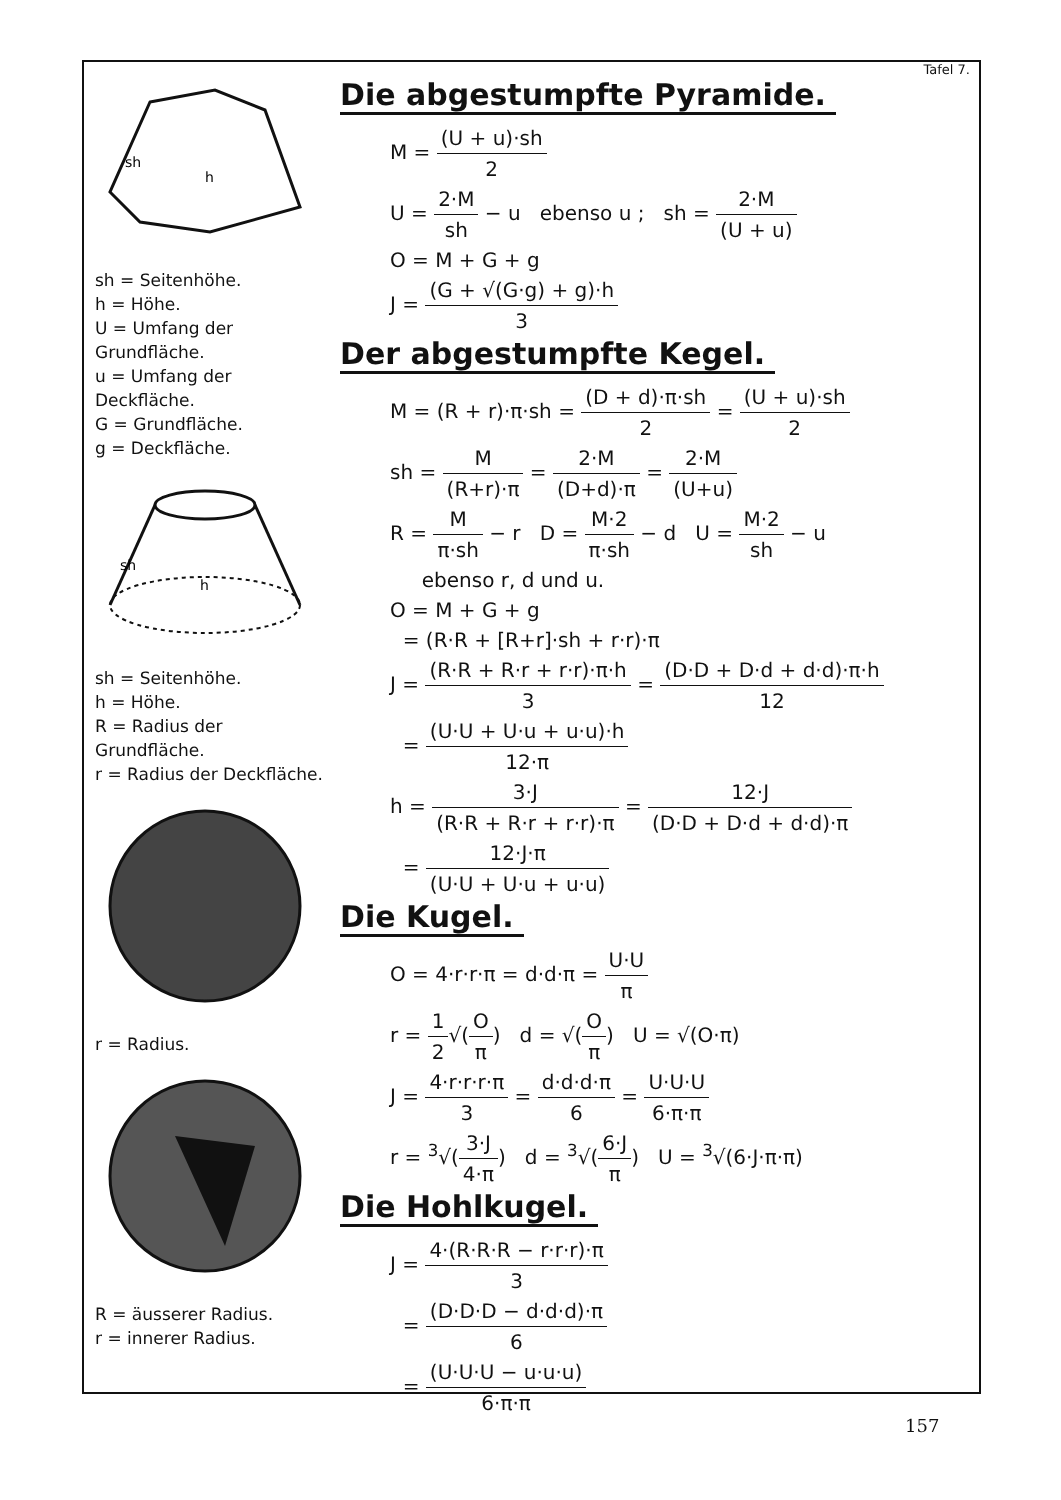sh
h
sh = Seitenhöhe.
h = Höhe.
U = Umfang der Grundfläche.
u = Umfang der Deckfläche.
G = Grundfläche.
g = Deckfläche.
sh
h
sh = Seitenhöhe.
h = Höhe.
R = Radius der Grundfläche.
r = Radius der Deckfläche.
r = Radius.
R = äusserer Radius.
r = innerer Radius.
Tafel 7.
Die abgestumpfte Pyramide.
M = (U + u)·sh 2
U = 2·M sh − u ebenso u ; sh = 2·M (U + u)
O = M + G + g
J = (G + √(G·g) + g)·h 3
Der abgestumpfte Kegel.
M = (R + r)·π·sh = (D + d)·π·sh 2 = (U + u)·sh 2
sh = M (R+r)·π = 2·M (D+d)·π = 2·M (U+u)
R = M π·sh − r D = M·2 π·sh − d U = M·2 sh − u
ebenso r, d und u.
O = M + G + g
= (R·R + [R+r]·sh + r·r)·π
J = (R·R + R·r + r·r)·π·h 3 = (D·D + D·d + d·d)·π·h 12
= (U·U + U·u + u·u)·h 12·π
h = 3·J (R·R + R·r + r·r)·π = 12·J (D·D + D·d + d·d)·π
= 12·J·π (U·U + U·u + u·u)
Die Kugel.
O = 4·r·r·π = d·d·π = U·U π
r = 1 2√(O π) d = √(O π) U = √(O·π)
J = 4·r·r·r·π 3 = d·d·d·π 6 = U·U·U 6·π·π
r = <sup>3</sup>√(3·J 4·π) d = <sup>3</sup>√(6·J π) U = <sup>3</sup>√(6·J·π·π)
Die Hohlkugel.
J = 4·(R·R·R − r·r·r)·π 3
= (D·D·D − d·d·d)·π 6
= (U·U·U − u·u·u) 6·π·π
157